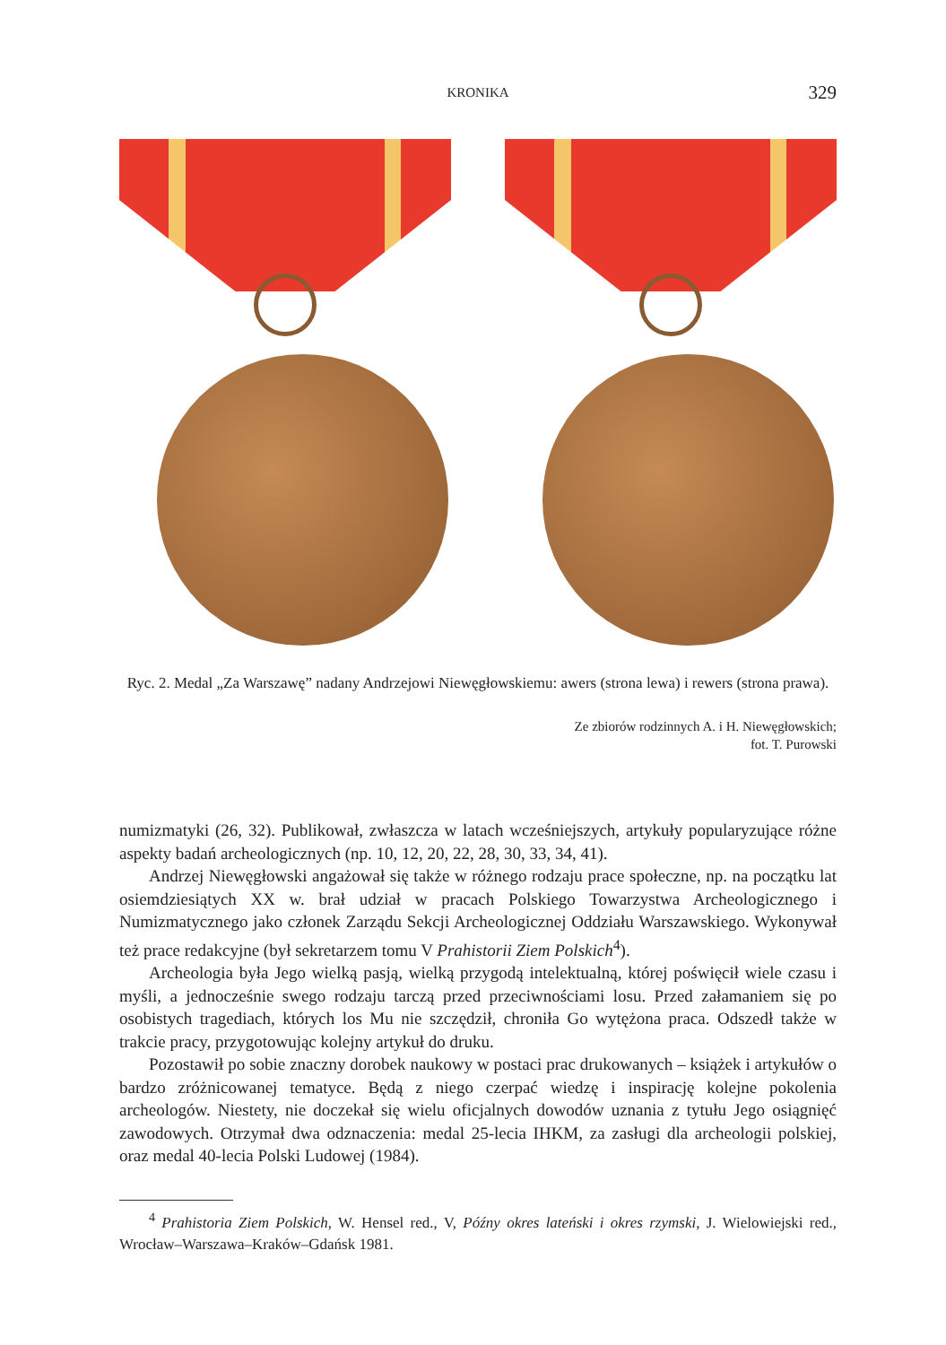KRONIKA 329
Ryc. 2. Medal „Za Warszawę” nadany Andrzejowi Niewęgłowskiemu: awers (strona lewa) i rewers (strona prawa).
Ze zbiorów rodzinnych A. i H. Niewęgłowskich;
fot. T. Purowski
numizmatyki (26, 32). Publikował, zwłaszcza w latach wcześniejszych, artykuły popularyzujące różne aspekty badań archeologicznych (np. 10, 12, 20, 22, 28, 30, 33, 34, 41).
Andrzej Niewęgłowski angażował się także w różnego rodzaju prace społeczne, np. na początku lat osiemdziesiątych XX w. brał udział w pracach Polskiego Towarzystwa Archeologicznego i Numizmatycznego jako członek Zarządu Sekcji Archeologicznej Oddziału Warszawskiego. Wykonywał też prace redakcyjne (był sekretarzem tomu V Prahistorii Ziem Polskich<sup>4</sup>).
Archeologia była Jego wielką pasją, wielką przygodą intelektualną, której poświęcił wiele czasu i myśli, a jednocześnie swego rodzaju tarczą przed przeciwnościami losu. Przed załamaniem się po osobistych tragediach, których los Mu nie szczędził, chroniła Go wytężona praca. Odszedł także w trakcie pracy, przygotowując kolejny artykuł do druku.
Pozostawił po sobie znaczny dorobek naukowy w postaci prac drukowanych – książek i artykułów o bardzo zróżnicowanej tematyce. Będą z niego czerpać wiedzę i inspirację kolejne pokolenia archeologów. Niestety, nie doczekał się wielu oficjalnych dowodów uznania z tytułu Jego osiągnięć zawodowych. Otrzymał dwa odznaczenia: medal 25-lecia IHKM, za zasługi dla archeologii polskiej, oraz medal 40-lecia Polski Ludowej (1984).
<sup>4</sup> Prahistoria Ziem Polskich, W. Hensel red., V, Późny okres lateński i okres rzymski, J. Wielowiejski red., Wrocław–Warszawa–Kraków–Gdańsk 1981.